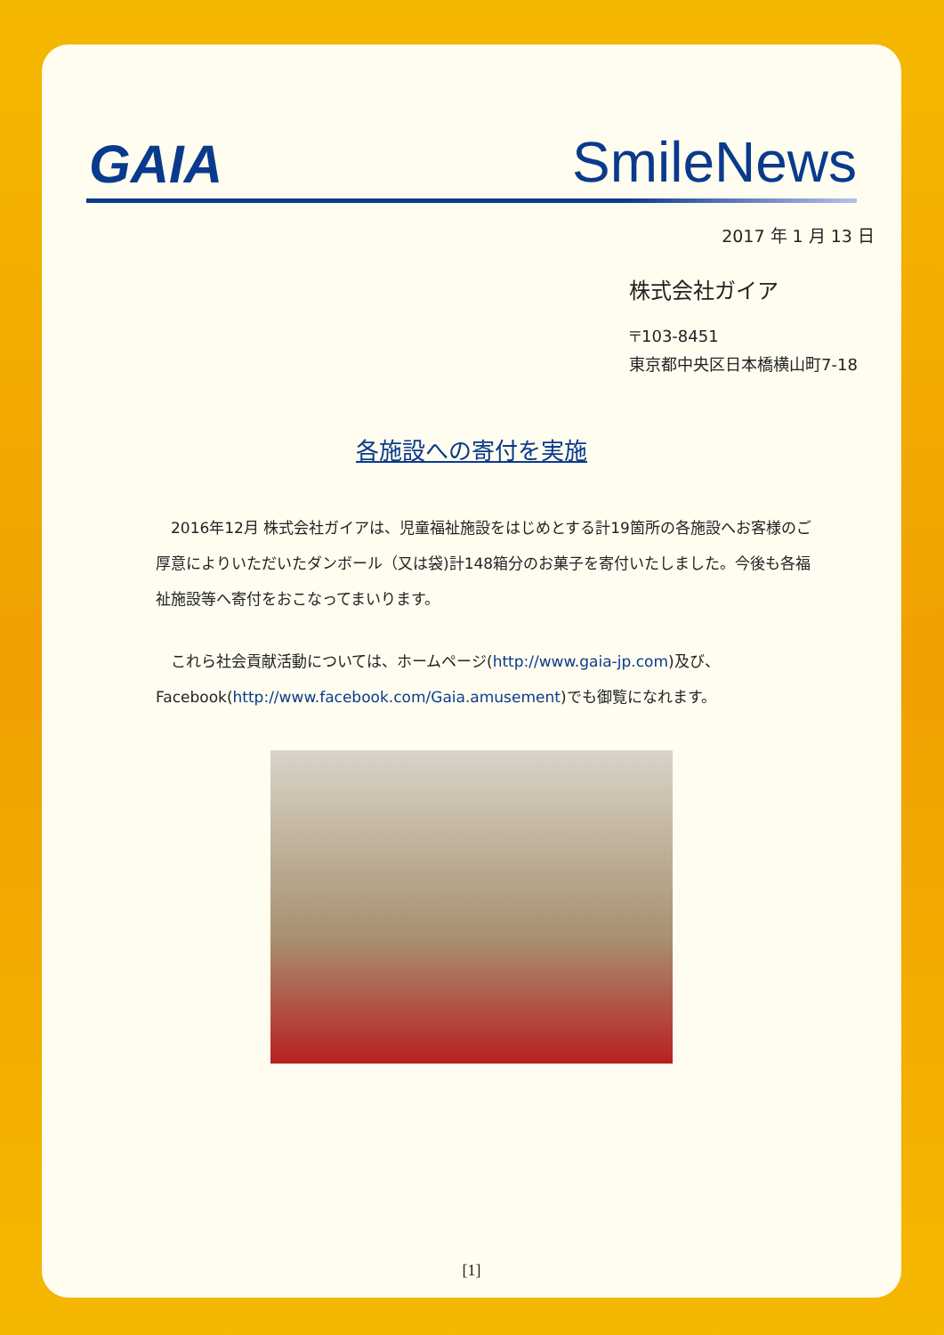GAIA
SmileNews
2017 年 1 月 13 日
株式会社ガイア
〒103-8451
東京都中央区日本橋横山町7-18
各施設への寄付を実施
　2016年12月 株式会社ガイアは、児童福祉施設をはじめとする計19箇所の各施設へお客様のご厚意によりいただいたダンボール（又は袋)計148箱分のお菓子を寄付いたしました。今後も各福祉施設等へ寄付をおこなってまいります。
　これら社会貢献活動については、ホームページ(http://www.gaia-jp.com)及び、Facebook(http://www.facebook.com/Gaia.amusement)でも御覧になれます。
[1]